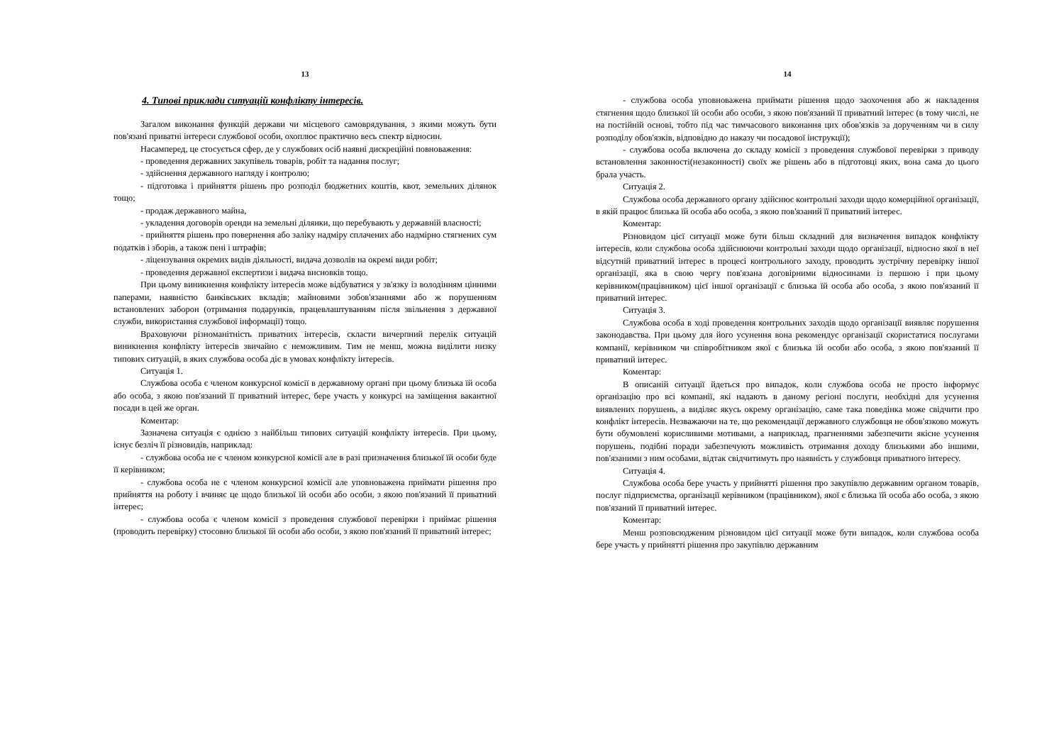13
4. Типові приклади ситуацій конфлікту інтересів.
Загалом виконання функцій держави чи місцевого самоврядування, з якими можуть бути пов'язані приватні інтереси службової особи, охоплює практично весь спектр відносин.
Насамперед, це стосується сфер, де у службових осіб наявні дискреційні повноваження:
- проведення державних закупівель товарів, робіт та надання послуг;
- здійснення державного нагляду і контролю;
- підготовка і прийняття рішень про розподіл бюджетних коштів, квот, земельних ділянок тощо;
- продаж державного майна,
- укладення договорів оренди на земельні ділянки, що перебувають у державній власності;
- прийняття рішень про повернення або заліку надміру сплачених або надмірно стягнених сум податків і зборів, а також пені і штрафів;
- ліцензування окремих видів діяльності, видача дозволів на окремі види робіт;
- проведення державної експертизи і видача висновків тощо.
При цьому виникнення конфлікту інтересів може відбуватися у зв'язку із володінням цінними паперами, наявністю банківських вкладів; майновими зобов'язаннями або ж порушенням встановлених заборон (отримання подарунків, працевлаштуванням після звільнення з державної служби, використання службової інформації) тощо.
Враховуючи різноманітність приватних інтересів, скласти вичерпний перелік ситуацій виникнення конфлікту інтересів звичайно є неможливим. Тим не менш, можна виділити низку типових ситуацій, в яких службова особа діє в умовах конфлікту інтересів.
Ситуація 1.
Службова особа є членом конкурсної комісії в державному органі при цьому близька їй особа або особа, з якою пов'язаний її приватний інтерес, бере участь у конкурсі на заміщення вакантної посади в цей же орган.
Коментар:
Зазначена ситуація є однією з найбільш типових ситуацій конфлікту інтересів. При цьому, існує безліч її різновидів, наприклад:
- службова особа не є членом конкурсної комісії але в разі призначення близької їй особи буде її керівником;
- службова особа не є членом конкурсної комісії але уповноважена приймати рішення про прийняття на роботу і вчиняє це щодо близької їй особи або особи, з якою пов'язаний її приватний інтерес;
- службова особа є членом комісії з проведення службової перевірки і приймає рішення (проводить перевірку) стосовно близької їй особи або особи, з якою пов'язаний її приватний інтерес;
14
- службова особа уповноважена приймати рішення щодо заохочення або ж накладення стягнення щодо близької їй особи або особи, з якою пов'язаний її приватний інтерес (в тому числі, не на постійній основі, тобто під час тимчасового виконання цих обов'язків за дорученням чи в силу розподілу обов'язків, відповідно до наказу чи посадової інструкції);
- службова особа включена до складу комісії з проведення службової перевірки з приводу встановлення законності(незаконності) своїх же рішень або в підготовці яких, вона сама до цього брала участь.
Ситуація 2.
Службова особа державного органу здійснює контрольні заходи щодо комерційної організації, в якій працює близька їй особа або особа, з якою пов'язаний її приватний інтерес.
Коментар:
Різновидом цієї ситуації може бути більш складний для визначення випадок конфлікту інтересів, коли службова особа здійснюючи контрольні заходи щодо організації, відносно якої в неї відсутній приватний інтерес в процесі контрольного заходу, проводить зустрічну перевірку іншої організації, яка в свою чергу пов'язана договірними відносинами із першою і при цьому керівником(працівником) цієї іншої організації є близька їй особа або особа, з якою пов'язаний її приватний інтерес.
Ситуація 3.
Службова особа в ході проведення контрольних заходів щодо організації виявляє порушення законодавства. При цьому для його усунення вона рекомендує організації скористатися послугами компанії, керівником чи співробітником якої є близька їй особи або особа, з якою пов'язаний її приватний інтерес.
Коментар:
В описаній ситуації йдеться про випадок, коли службова особа не просто інформує організацію про всі компанії, які надають в даному регіоні послуги, необхідні для усунення виявлених порушень, а виділяє якусь окрему організацію, саме така поведінка може свідчити про конфлікт інтересів. Незважаючи на те, що рекомендації державного службовця не обов'язково можуть бути обумовлені корисливими мотивами, а наприклад, прагненнями забезпечити якісне усунення порушень, подібні поради забезпечують можливість отримання доходу близькими або іншими, пов'язаними з ним особами, відтак свідчитимуть про наявність у службовця приватного інтересу.
Ситуація 4.
Службова особа бере участь у прийнятті рішення про закупівлю державним органом товарів, послуг підприємства, організації керівником (працівником), якої є близька їй особа або особа, з якою пов'язаний її приватний інтерес.
Коментар:
Менш розповсюдженим різновидом цієї ситуації може бути випадок, коли службова особа бере участь у прийнятті рішення про закупівлю державним